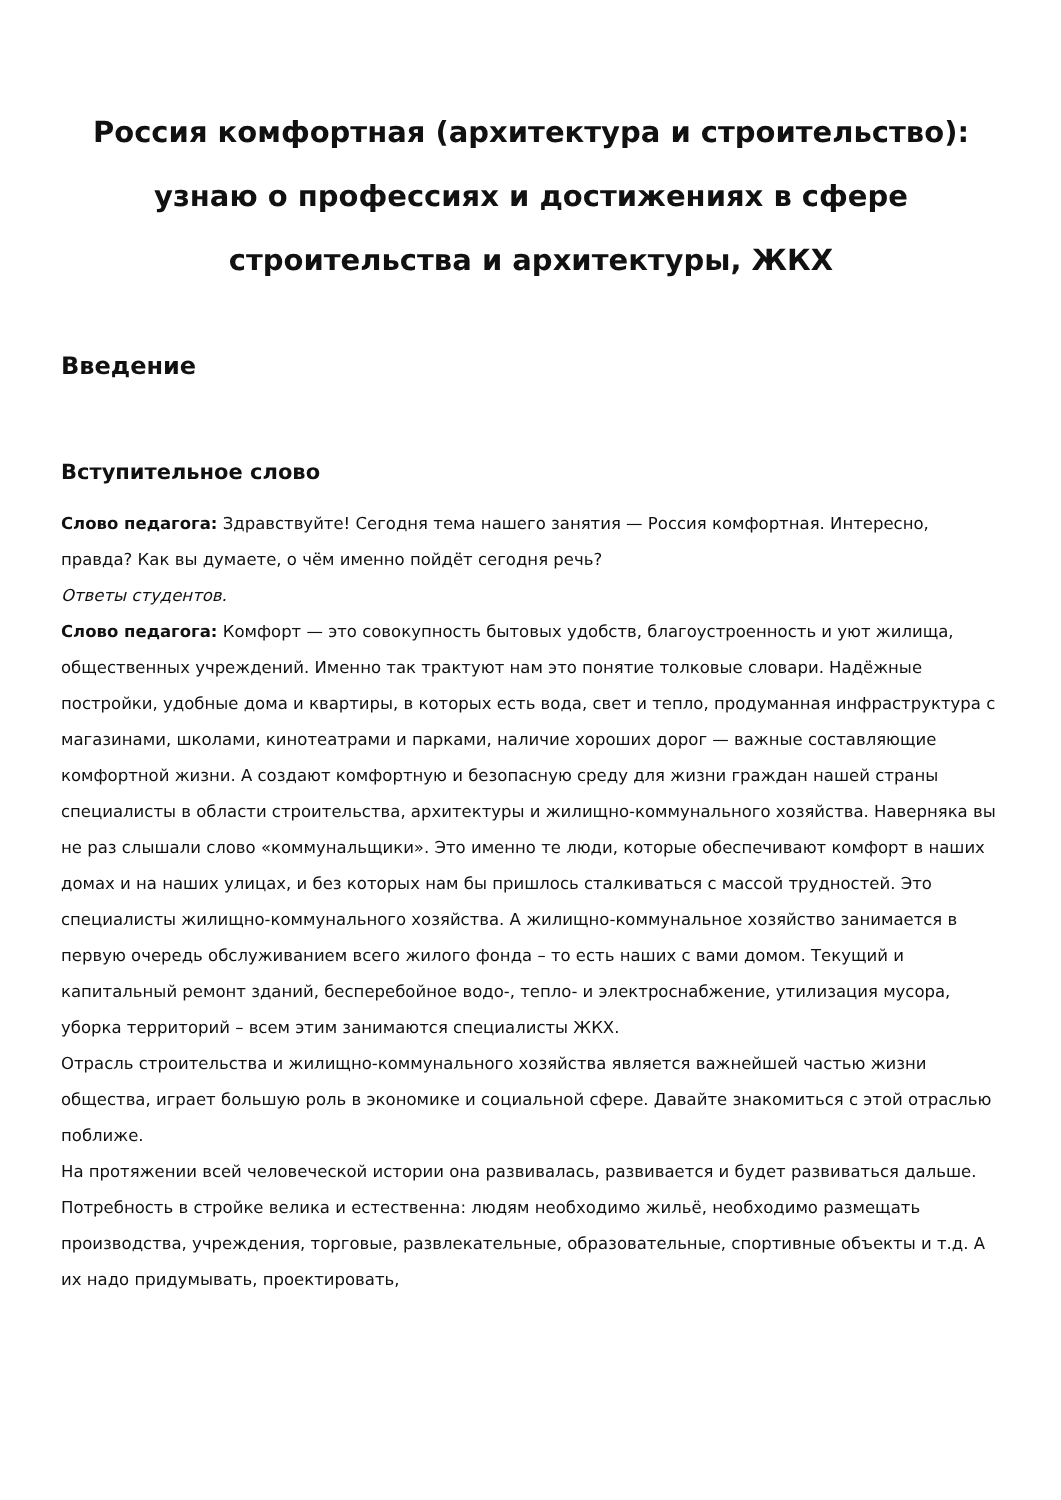Россия комфортная (архитектура и строительство): узнаю о профессиях и достижениях в сфере строительства и архитектуры, ЖКХ
Введение
Вступительное слово
Слово педагога: Здравствуйте! Сегодня тема нашего занятия — Россия комфортная. Интересно, правда? Как вы думаете, о чём именно пойдёт сегодня речь?
Ответы студентов.
Слово педагога: Комфорт — это совокупность бытовых удобств, благоустроенность и уют жилища, общественных учреждений. Именно так трактуют нам это понятие толковые словари. Надёжные постройки, удобные дома и квартиры, в которых есть вода, свет и тепло, продуманная инфраструктура с магазинами, школами, кинотеатрами и парками, наличие хороших дорог — важные составляющие комфортной жизни. А создают комфортную и безопасную среду для жизни граждан нашей страны специалисты в области строительства, архитектуры и жилищно-коммунального хозяйства. Наверняка вы не раз слышали слово «коммунальщики». Это именно те люди, которые обеспечивают комфорт в наших домах и на наших улицах, и без которых нам бы пришлось сталкиваться с массой трудностей. Это специалисты жилищно-коммунального хозяйства. А жилищно-коммунальное хозяйство занимается в первую очередь обслуживанием всего жилого фонда – то есть наших с вами домом. Текущий и капитальный ремонт зданий, бесперебойное водо-, тепло- и электроснабжение, утилизация мусора, уборка территорий – всем этим занимаются специалисты ЖКХ.
Отрасль строительства и жилищно-коммунального хозяйства является важнейшей частью жизни общества, играет большую роль в экономике и социальной сфере. Давайте знакомиться с этой отраслью поближе.
На протяжении всей человеческой истории она развивалась, развивается и будет развиваться дальше. Потребность в стройке велика и естественна: людям необходимо жильё, необходимо размещать производства, учреждения, торговые, развлекательные, образовательные, спортивные объекты и т.д. А их надо придумывать, проектировать,